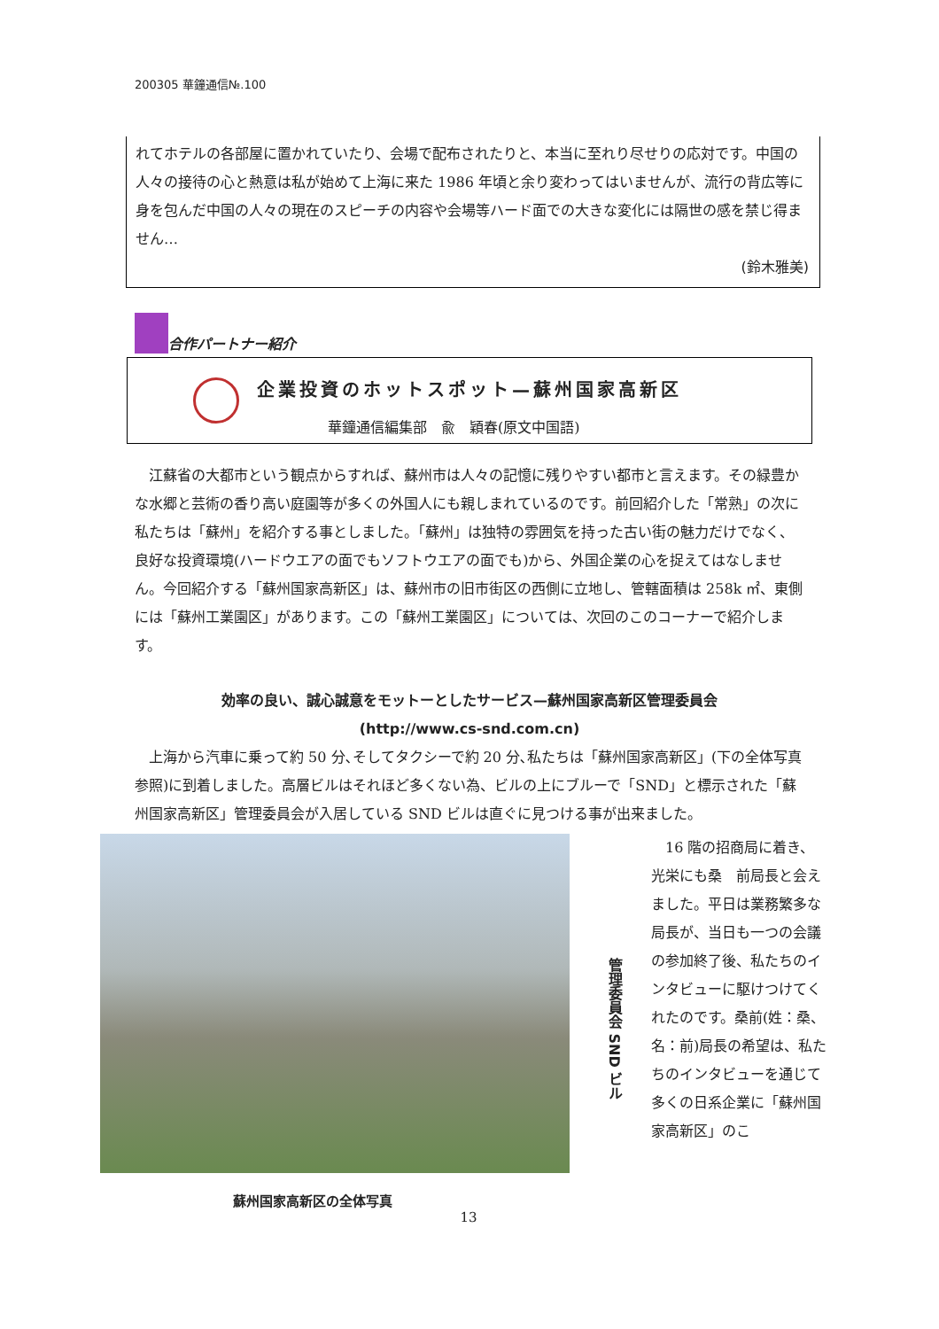200305 華鐘通信№.100
れてホテルの各部屋に置かれていたり、会場で配布されたりと、本当に至れり尽せりの応対です。中国の人々の接待の心と熱意は私が始めて上海に来た 1986 年頃と余り変わってはいませんが、流行の背広等に身を包んだ中国の人々の現在のスピーチの内容や会場等ハード面での大きな変化には隔世の感を禁じ得ません…
(鈴木雅美)
合作パートナー紹介
企業投資のホットスポット—蘇州国家高新区
華鐘通信編集部　兪　穎春(原文中国語)
　江蘇省の大都市という観点からすれば、蘇州市は人々の記憶に残りやすい都市と言えます。その緑豊かな水郷と芸術の香り高い庭園等が多くの外国人にも親しまれているのです。前回紹介した「常熟」の次に私たちは「蘇州」を紹介する事としました。「蘇州」は独特の雰囲気を持った古い街の魅力だけでなく、良好な投資環境(ハードウエアの面でもソフトウエアの面でも)から、外国企業の心を捉えてはなしません。今回紹介する「蘇州国家高新区」は、蘇州市の旧市街区の西側に立地し、管轄面積は 258k ㎡、東側には「蘇州工業園区」があります。この「蘇州工業園区」については、次回のこのコーナーで紹介します。
効率の良い、誠心誠意をモットーとしたサービス—蘇州国家高新区管理委員会
(http://www.cs-snd.com.cn)
　上海から汽車に乗って約 50 分､そしてタクシーで約 20 分､私たちは「蘇州国家高新区」(下の全体写真参照)に到着しました。高層ビルはそれほど多くない為、ビルの上にブルーで「SND」と標示された「蘇州国家高新区」管理委員会が入居している SND ビルは直ぐに見つける事が出来ました。
管理委員会 SND ビル
　16 階の招商局に着き、光栄にも桑　前局長と会えました。平日は業務繁多な局長が、当日も一つの会議の参加終了後、私たちのインタビューに駆けつけてくれたのです。桑前(姓：桑、名：前)局長の希望は、私たちのインタビューを通じて多くの日系企業に「蘇州国家高新区」のこ
蘇州国家高新区の全体写真
13